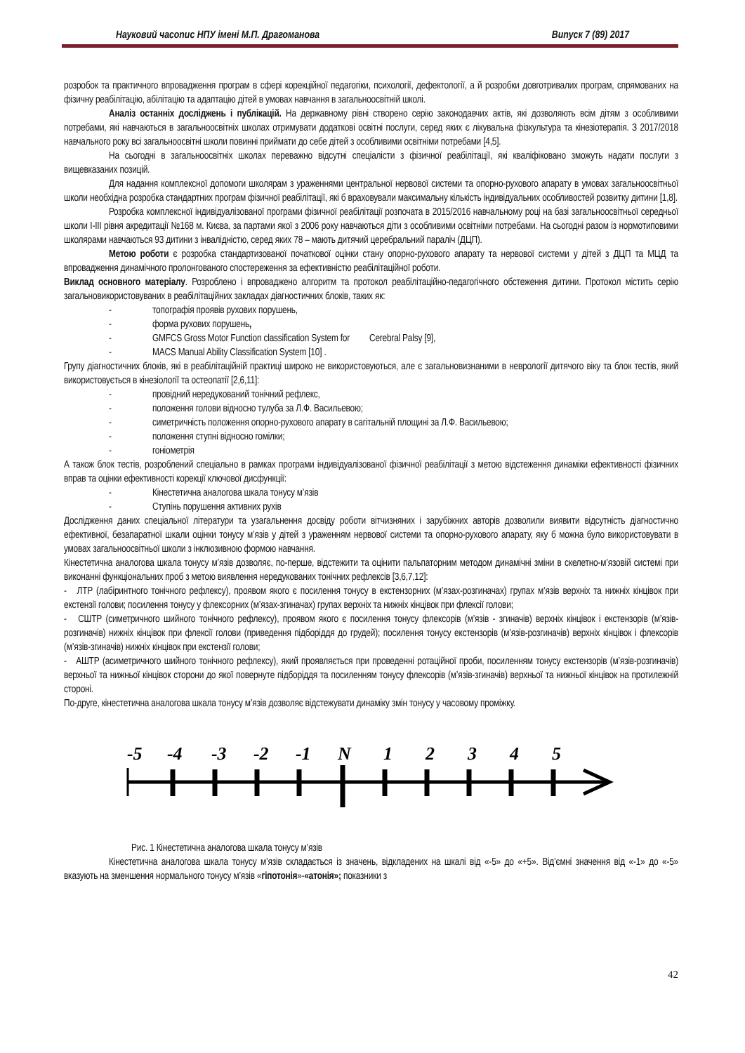Науковий часопис НПУ імені М.П. Драгоманова Випуск 7 (89) 2017
розробок та практичного впровадження програм в сфері корекційної педагогіки, психології, дефектології, а й розробки довготривалих програм, спрямованих на фізичну реабілітацію, абілітацію та адаптацію дітей в умовах навчання в загальноосвітній школі.
Аналіз останніх досліджень і публікацій. На державному рівні створено серію законодавчих актів, які дозволяють всім дітям з особливими потребами, які навчаються в загальноосвітніх школах отримувати додаткові освітні послуги, серед яких є лікувальна фізкультура та кінезіотерапія. З 2017/2018 навчального року всі загальноосвітні школи повинні приймати до себе дітей з особливими освітніми потребами [4,5].
На сьогодні в загальноосвітніх школах переважно відсутні спеціалісти з фізичної реабілітації, які кваліфіковано зможуть надати послуги з вищевказаних позицій.
Для надання комплексної допомоги школярам з ураженнями центральної нервової системи та опорно-рухового апарату в умовах загальноосвітньої школи необхідна розробка стандартних програм фізичної реабілітації, які б враховували максимальну кількість індивідуальних особливостей розвитку дитини [1,8].
Розробка комплексної індивідуалізованої програми фізичної реабілітації розпочата в 2015/2016 навчальному році на базі загальноосвітньої середньої школи І-ІІІ рівня акредитації №168 м. Києва, за партами якої з 2006 року навчаються діти з особливими освітніми потребами. На сьогодні разом із нормотиповими школярами навчаються 93 дитини з інвалідністю, серед яких 78 – мають дитячий церебральний параліч (ДЦП).
Метою роботи є розробка стандартизованої початкової оцінки стану опорно-рухового апарату та нервової системи у дітей з ДЦП та МЦД та впровадження динамічного пролонгованого спостереження за ефективністю реабілітаційної роботи.
Виклад основного матеріалу. Розроблено і впроваджено алгоритм та протокол реабілітаційно-педагогічного обстеження дитини. Протокол містить серію загальновикористовуваних в реабілітаційних закладах діагностичних блоків, таких як:
- топографія проявів рухових порушень,
- форма рухових порушень,
- GMFCS Gross Motor Function classification System for Cerebral Palsy [9],
- MACS Manual Ability Classification System [10] .
Групу діагностичних блоків, які в реабілітаційній практиці широко не використовуються, але є загальновизнаними в неврології дитячого віку та блок тестів, який використовується в кінезіології та остеопатії [2,6,11]:
- провідний нередукований тонічний рефлекс,
- положення голови відносно тулуба за Л.Ф. Васильевою;
- симетричність положення опорно-рухового апарату в сагітальній площині за Л.Ф. Васильевою;
- положення ступні відносно гомілки;
- гоніометрія
А також блок тестів, розроблений спеціально в рамках програми індивідуалізованої фізичної реабілітації з метою відстеження динаміки ефективності фізичних вправ та оцінки ефективності корекції ключової дисфункції:
- Кінестетична аналогова шкала тонусу м’язів
- Ступінь порушення активних рухів
Дослідження даних спеціальної літератури та узагальнення досвіду роботи вітчизняних і зарубіжних авторів дозволили виявити відсутність діагностично ефективної, безапаратної шкали оцінки тонусу м’язів у дітей з ураженням нервової системи та опорно-рухового апарату, яку б можна було використовувати в умовах загальноосвітньої школи з інклюзивною формою навчання.
Кінестетична аналогова шкала тонусу м’язів дозволяє, по-перше, відстежити та оцінити пальпаторним методом динамічні зміни в скелетно-м’язовій системі при виконанні функціональних проб з метою виявлення нередукованих тонічних рефлексів [3,6,7,12]:
- ЛТР (лабіринтного тонічного рефлексу), проявом якого є посилення тонусу в екстензорних (м’язах-розгиначах) групах м’язів верхніх та нижніх кінцівок при екстензії голови; посилення тонусу у флексорних (м’язах-згиначах) групах верхніх та нижніх кінцівок при флексії голови;
- СШТР (симетричного шийного тонічного рефлексу), проявом якого є посилення тонусу флексорів (м’язів - згиначів) верхніх кінцівок і екстензорів (м’язів-розгиначів) нижніх кінцівок при флексії голови (приведення підборіддя до грудей); посилення тонусу екстензорів (м’язів-розгиначів) верхніх кінцівок і флексорів (м’язів-згиначів) нижніх кінцівок при екстензії голови;
- АШТР (асиметричного шийного тонічного рефлексу), який проявляється при проведенні ротаційної проби, посиленням тонусу екстензорів (м’язів-розгиначів) верхньої та нижньої кінцівок сторони до якої повернуте підборіддя та посиленням тонусу флексорів (м’язів-згиначів) верхньої та нижньої кінцівок на протилежній стороні.
По-друге, кінестетична аналогова шкала тонусу м’язів дозволяє відстежувати динаміку змін тонусу у часовому проміжку.
-5
-4
-3
-2
-1
N
1
2
3
4
5
Рис. 1 Кінестетична аналогова шкала тонусу м’язів
Кінестетична аналогова шкала тонусу м’язів складається із значень, відкладених на шкалі від «-5» до «+5». Від’ємні значення від «-1» до «-5» вказують на зменшення нормального тонусу м’язів «гіпотонія»-«атонія»; показники з
42